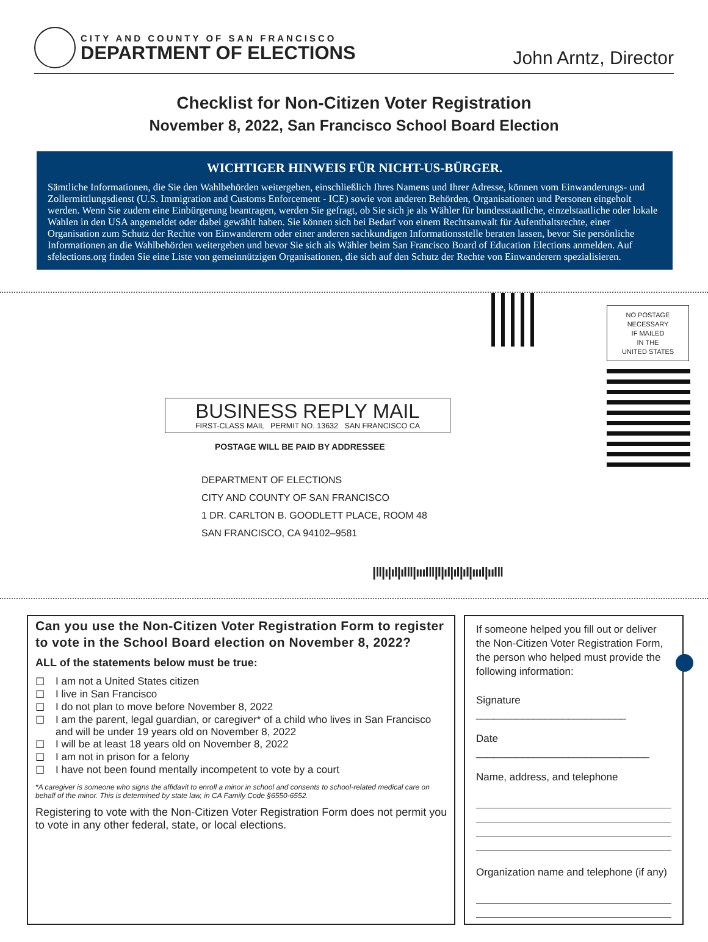CITY AND COUNTY OF SAN FRANCISCO
DEPARTMENT OF ELECTIONS
John Arntz, Director
Checklist for Non-Citizen Voter Registration
November 8, 2022, San Francisco School Board Election
WICHTIGER HINWEIS FÜR NICHT-US-BÜRGER.
Sämtliche Informationen, die Sie den Wahlbehörden weitergeben, einschließlich Ihres Namens und Ihrer Adresse, können vom Einwanderungs- und Zollermittlungsdienst (U.S. Immigration and Customs Enforcement - ICE) sowie von anderen Behörden, Organisationen und Personen eingeholt werden. Wenn Sie zudem eine Einbürgerung beantragen, werden Sie gefragt, ob Sie sich je als Wähler für bundesstaatliche, einzelstaatliche oder lokale Wahlen in den USA angemeldet oder dabei gewählt haben. Sie können sich bei Bedarf von einem Rechtsanwalt für Aufenthaltsrechte, einer Organisation zum Schutz der Rechte von Einwanderern oder einer anderen sachkundigen Informationsstelle beraten lassen, bevor Sie persönliche Informationen an die Wahlbehörden weitergeben und bevor Sie sich als Wähler beim San Francisco Board of Education Elections anmelden. Auf sfelections.org finden Sie eine Liste von gemeinnützigen Organisationen, die sich auf den Schutz der Rechte von Einwanderern spezialisieren.
NO POSTAGE
NECESSARY
IF MAILED
IN THE
UNITED STATES
BUSINESS REPLY MAIL
FIRST-CLASS MAIL PERMIT NO. 13632 SAN FRANCISCO CA
POSTAGE WILL BE PAID BY ADDRESSEE
DEPARTMENT OF ELECTIONS
CITY AND COUNTY OF SAN FRANCISCO
1 DR. CARLTON B. GOODLETT PLACE, ROOM 48
SAN FRANCISCO, CA 94102–9581
|‖|ı|ıl|ıl‖|ıııl‖|l|ıl|ıl|ıl|ıııl|ııl‖
Can you use the Non-Citizen Voter Registration Form to register to vote in the School Board election on November 8, 2022?
ALL of the statements below must be true:
☐ I am not a United States citizen
☐ I live in San Francisco
☐ I do not plan to move before November 8, 2022
☐ I am the parent, legal guardian, or caregiver* of a child who lives in San Francisco and will be under 19 years old on November 8, 2022
☐ I will be at least 18 years old on November 8, 2022
☐ I am not in prison for a felony
☐ I have not been found mentally incompetent to vote by a court
*A caregiver is someone who signs the affidavit to enroll a minor in school and consents to school-related medical care on behalf of the minor. This is determined by state law, in CA Family Code §6550-6552.
Registering to vote with the Non-Citizen Voter Registration Form does not permit you to vote in any other federal, state, or local elections.
If someone helped you fill out or deliver the Non-Citizen Voter Registration Form, the person who helped must provide the following information:
Signature __________________________
Date ______________________________
Name, address, and telephone
Organization name and telephone (if any)